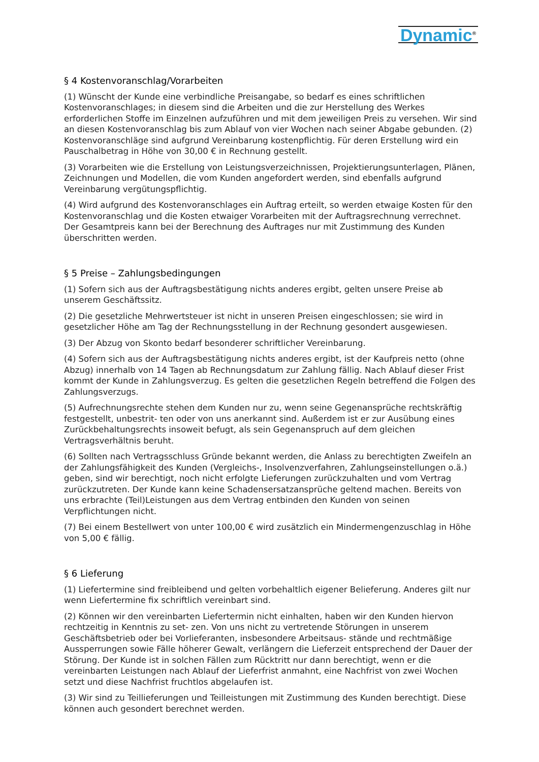Dynamic<sup>®</sup>
§ 4 Kostenvoranschlag/Vorarbeiten
(1) Wünscht der Kunde eine verbindliche Preisangabe, so bedarf es eines schriftlichen Kostenvoranschlages; in diesem sind die Arbeiten und die zur Herstellung des Werkes erforderlichen Stoffe im Einzelnen aufzuführen und mit dem jeweiligen Preis zu versehen. Wir sind an diesen Kostenvoranschlag bis zum Ablauf von vier Wochen nach seiner Abgabe gebunden. (2) Kostenvoranschläge sind aufgrund Vereinbarung kostenpflichtig. Für deren Erstellung wird ein Pauschalbetrag in Höhe von 30,00 € in Rechnung gestellt.
(3) Vorarbeiten wie die Erstellung von Leistungsverzeichnissen, Projektierungsunterlagen, Plänen, Zeichnungen und Modellen, die vom Kunden angefordert werden, sind ebenfalls aufgrund Vereinbarung vergütungspflichtig.
(4) Wird aufgrund des Kostenvoranschlages ein Auftrag erteilt, so werden etwaige Kosten für den Kostenvoranschlag und die Kosten etwaiger Vorarbeiten mit der Auftragsrechnung verrechnet. Der Gesamtpreis kann bei der Berechnung des Auftrages nur mit Zustimmung des Kunden überschritten werden.
§ 5 Preise – Zahlungsbedingungen
(1) Sofern sich aus der Auftragsbestätigung nichts anderes ergibt, gelten unsere Preise ab unserem Geschäftssitz.
(2) Die gesetzliche Mehrwertsteuer ist nicht in unseren Preisen eingeschlossen; sie wird in gesetzlicher Höhe am Tag der Rechnungsstellung in der Rechnung gesondert ausgewiesen.
(3) Der Abzug von Skonto bedarf besonderer schriftlicher Vereinbarung.
(4) Sofern sich aus der Auftragsbestätigung nichts anderes ergibt, ist der Kaufpreis netto (ohne Abzug) innerhalb von 14 Tagen ab Rechnungsdatum zur Zahlung fällig. Nach Ablauf dieser Frist kommt der Kunde in Zahlungsverzug. Es gelten die gesetzlichen Regeln betreffend die Folgen des Zahlungsverzugs.
(5) Aufrechnungsrechte stehen dem Kunden nur zu, wenn seine Gegenansprüche rechtskräftig festgestellt, unbestrit- ten oder von uns anerkannt sind. Außerdem ist er zur Ausübung eines Zurückbehaltungsrechts insoweit befugt, als sein Gegenanspruch auf dem gleichen Vertragsverhältnis beruht.
(6) Sollten nach Vertragsschluss Gründe bekannt werden, die Anlass zu berechtigten Zweifeln an der Zahlungsfähigkeit des Kunden (Vergleichs-, Insolvenzverfahren, Zahlungseinstellungen o.ä.) geben, sind wir berechtigt, noch nicht erfolgte Lieferungen zurückzuhalten und vom Vertrag zurückzutreten. Der Kunde kann keine Schadensersatzansprüche geltend machen. Bereits von uns erbrachte (Teil)Leistungen aus dem Vertrag entbinden den Kunden von seinen Verpflichtungen nicht.
(7) Bei einem Bestellwert von unter 100,00 € wird zusätzlich ein Mindermengenzuschlag in Höhe von 5,00 € fällig.
§ 6 Lieferung
(1) Liefertermine sind freibleibend und gelten vorbehaltlich eigener Belieferung. Anderes gilt nur wenn Liefertermine fix schriftlich vereinbart sind.
(2) Können wir den vereinbarten Liefertermin nicht einhalten, haben wir den Kunden hiervon rechtzeitig in Kenntnis zu set- zen. Von uns nicht zu vertretende Störungen in unserem Geschäftsbetrieb oder bei Vorlieferanten, insbesondere Arbeitsaus- stände und rechtmäßige Aussperrungen sowie Fälle höherer Gewalt, verlängern die Lieferzeit entsprechend der Dauer der Störung. Der Kunde ist in solchen Fällen zum Rücktritt nur dann berechtigt, wenn er die vereinbarten Leistungen nach Ablauf der Lieferfrist anmahnt, eine Nachfrist von zwei Wochen setzt und diese Nachfrist fruchtlos abgelaufen ist.
(3) Wir sind zu Teillieferungen und Teilleistungen mit Zustimmung des Kunden berechtigt. Diese können auch gesondert berechnet werden.